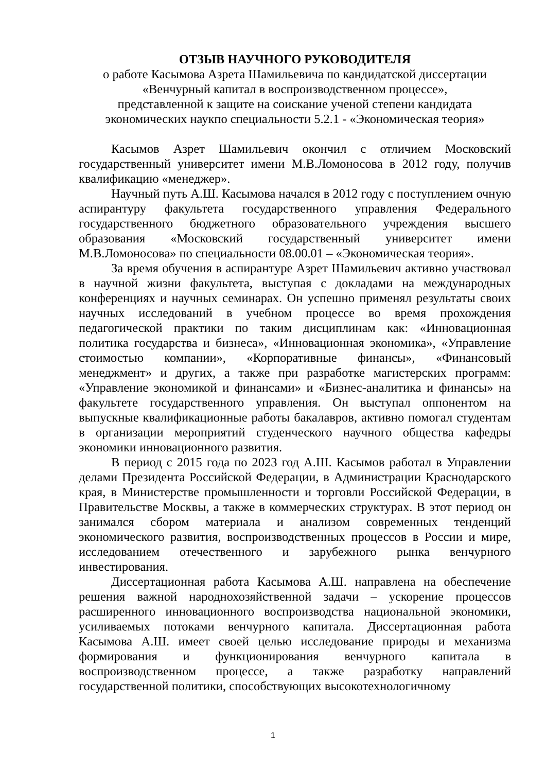ОТЗЫВ НАУЧНОГО РУКОВОДИТЕЛЯ
о работе Касымова Азрета Шамильевича по кандидатской диссертации
«Венчурный капитал в воспроизводственном процессе»,
представленной к защите на соискание ученой степени кандидата
экономических наукпо специальности 5.2.1 - «Экономическая теория»
Касымов Азрет Шамильевич окончил с отличием Московский государственный университет имени М.В.Ломоносова в 2012 году, получив квалификацию «менеджер».
Научный путь А.Ш. Касымова начался в 2012 году с поступлением очную аспирантуру факультета государственного управления Федерального государственного бюджетного образовательного учреждения высшего образования «Московский государственный университет имени М.В.Ломоносова» по специальности 08.00.01 – «Экономическая теория».
За время обучения в аспирантуре Азрет Шамильевич активно участвовал в научной жизни факультета, выступая с докладами на международных конференциях и научных семинарах. Он успешно применял результаты своих научных исследований в учебном процессе во время прохождения педагогической практики по таким дисциплинам как: «Инновационная политика государства и бизнеса», «Инновационная экономика», «Управление стоимостью компании», «Корпоративные финансы», «Финансовый менеджмент» и других, а также при разработке магистерских программ: «Управление экономикой и финансами» и «Бизнес-аналитика и финансы» на факультете государственного управления. Он выступал оппонентом на выпускные квалификационные работы бакалавров, активно помогал студентам в организации мероприятий студенческого научного общества кафедры экономики инновационного развития.
В период с 2015 года по 2023 год А.Ш. Касымов работал в Управлении делами Президента Российской Федерации, в Администрации Краснодарского края, в Министерстве промышленности и торговли Российской Федерации, в Правительстве Москвы, а также в коммерческих структурах. В этот период он занимался сбором материала и анализом современных тенденций экономического развития, воспроизводственных процессов в России и мире, исследованием отечественного и зарубежного рынка венчурного инвестирования.
Диссертационная работа Касымова А.Ш. направлена на обеспечение решения важной народнохозяйственной задачи – ускорение процессов расширенного инновационного воспроизводства национальной экономики, усиливаемых потоками венчурного капитала. Диссертационная работа Касымова А.Ш. имеет своей целью исследование природы и механизма формирования и функционирования венчурного капитала в воспроизводственном процессе, а также разработку направлений государственной политики, способствующих высокотехнологичному
1